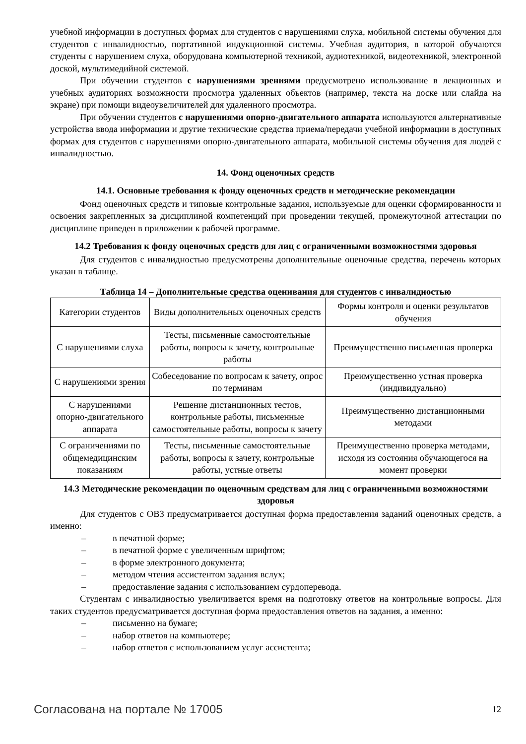учебной информации в доступных формах для студентов с нарушениями слуха, мобильной системы обучения для студентов с инвалидностью, портативной индукционной системы. Учебная аудитория, в которой обучаются студенты с нарушением слуха, оборудована компьютерной техникой, аудиотехникой, видеотехникой, электронной доской, мультимедийной системой.
При обучении студентов с нарушениями зрениями предусмотрено использование в лекционных и учебных аудиториях возможности просмотра удаленных объектов (например, текста на доске или слайда на экране) при помощи видеоувеличителей для удаленного просмотра.
При обучении студентов с нарушениями опорно-двигательного аппарата используются альтернативные устройства ввода информации и другие технические средства приема/передачи учебной информации в доступных формах для студентов с нарушениями опорно-двигательного аппарата, мобильной системы обучения для людей с инвалидностью.
14. Фонд оценочных средств
14.1. Основные требования к фонду оценочных средств и методические рекомендации
Фонд оценочных средств и типовые контрольные задания, используемые для оценки сформированности и освоения закрепленных за дисциплиной компетенций при проведении текущей, промежуточной аттестации по дисциплине приведен в приложении к рабочей программе.
14.2 Требования к фонду оценочных средств для лиц с ограниченными возможностями здоровья
Для студентов с инвалидностью предусмотрены дополнительные оценочные средства, перечень которых указан в таблице.
Таблица 14 – Дополнительные средства оценивания для студентов с инвалидностью
| Категории студентов | Виды дополнительных оценочных средств | Формы контроля и оценки результатов обучения |
| С нарушениями слуха | Тесты, письменные самостоятельные работы, вопросы к зачету, контрольные работы | Преимущественно письменная проверка |
| С нарушениями зрения | Собеседование по вопросам к зачету, опрос по терминам | Преимущественно устная проверка (индивидуально) |
| С нарушениями опорно-двигательного аппарата | Решение дистанционных тестов, контрольные работы, письменные самостоятельные работы, вопросы к зачету | Преимущественно дистанционными методами |
| С ограничениями по общемедицинским показаниям | Тесты, письменные самостоятельные работы, вопросы к зачету, контрольные работы, устные ответы | Преимущественно проверка методами, исходя из состояния обучающегося на момент проверки |
14.3 Методические рекомендации по оценочным средствам для лиц с ограниченными возможностями здоровья
Для студентов с ОВЗ предусматривается доступная форма предоставления заданий оценочных средств, а именно:
– в печатной форме;
– в печатной форме с увеличенным шрифтом;
– в форме электронного документа;
– методом чтения ассистентом задания вслух;
– предоставление задания с использованием сурдоперевода.
Студентам с инвалидностью увеличивается время на подготовку ответов на контрольные вопросы. Для таких студентов предусматривается доступная форма предоставления ответов на задания, а именно:
– письменно на бумаге;
– набор ответов на компьютере;
– набор ответов с использованием услуг ассистента;
Согласована на портале № 17005 12